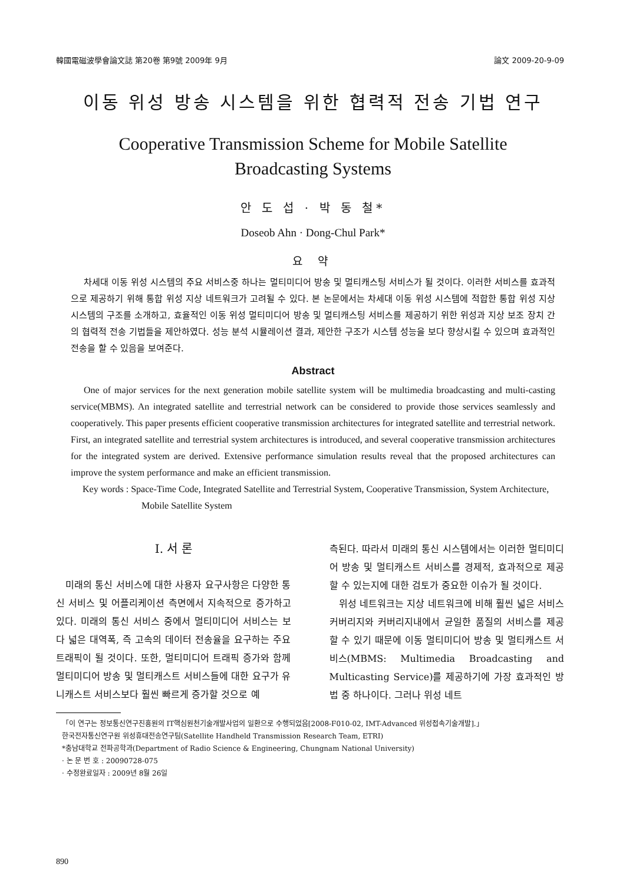韓國電磁波學會論文誌 第20卷 第9號 2009年 9月 論文 2009-20-9-09
이동 위성 방송 시스템을 위한 협력적 전송 기법 연구
Cooperative Transmission Scheme for Mobile Satellite
Broadcasting Systems
안 도 섭 · 박 동 철*
Doseob Ahn · Dong-Chul Park*
요 약
차세대 이동 위성 시스템의 주요 서비스중 하나는 멀티미디어 방송 및 멀티캐스팅 서비스가 될 것이다. 이러한 서비스를 효과적으로 제공하기 위해 통합 위성 지상 네트워크가 고려될 수 있다. 본 논문에서는 차세대 이동 위성 시스템에 적합한 통합 위성 지상 시스템의 구조를 소개하고, 효율적인 이동 위성 멀티미디어 방송 및 멀티캐스팅 서비스를 제공하기 위한 위성과 지상 보조 장치 간의 협력적 전송 기법들을 제안하였다. 성능 분석 시뮬레이션 결과, 제안한 구조가 시스템 성능을 보다 향상시킬 수 있으며 효과적인 전송을 할 수 있음을 보여준다.
Abstract
One of major services for the next generation mobile satellite system will be multimedia broadcasting and multi-casting service(MBMS). An integrated satellite and terrestrial network can be considered to provide those services seamlessly and cooperatively. This paper presents efficient cooperative transmission architectures for integrated satellite and terrestrial network. First, an integrated satellite and terrestrial system architectures is introduced, and several cooperative transmission architectures for the integrated system are derived. Extensive performance simulation results reveal that the proposed architectures can improve the system performance and make an efficient transmission.
Key words : Space-Time Code, Integrated Satellite and Terrestrial System, Cooperative Transmission, System Architecture, Mobile Satellite System
Ⅰ. 서 론
미래의 통신 서비스에 대한 사용자 요구사항은 다양한 통신 서비스 및 어플리케이션 측면에서 지속적으로 증가하고 있다. 미래의 통신 서비스 중에서 멀티미디어 서비스는 보다 넓은 대역폭, 즉 고속의 데이터 전송율을 요구하는 주요 트래픽이 될 것이다. 또한, 멀티미디어 트래픽 증가와 함께 멀티미디어 방송 및 멀티캐스트 서비스들에 대한 요구가 유니캐스트 서비스보다 훨씬 빠르게 증가할 것으로 예
측된다. 따라서 미래의 통신 시스템에서는 이러한 멀티미디어 방송 및 멀티캐스트 서비스를 경제적, 효과적으로 제공할 수 있는지에 대한 검토가 중요한 이슈가 될 것이다.
위성 네트워크는 지상 네트워크에 비해 훨씬 넓은 서비스 커버리지와 커버리지내에서 균일한 품질의 서비스를 제공할 수 있기 때문에 이동 멀티미디어 방송 및 멀티캐스트 서비스(MBMS: Multimedia Broadcasting and Multicasting Service)를 제공하기에 가장 효과적인 방법 중 하나이다. 그러나 위성 네트
「이 연구는 정보통신연구진흥원의 IT핵심원천기술개발사업의 일환으로 수행되었음[2008-F010-02, IMT-Advanced 위성접속기술개발].」
한국전자통신연구원 위성휴대전송연구팀(Satellite Handheld Transmission Research Team, ETRI)
*충남대학교 전파공학과(Department of Radio Science & Engineering, Chungnam National University)
· 논 문 번 호 : 20090728-075
· 수정완료일자 : 2009년 8월 26일
890